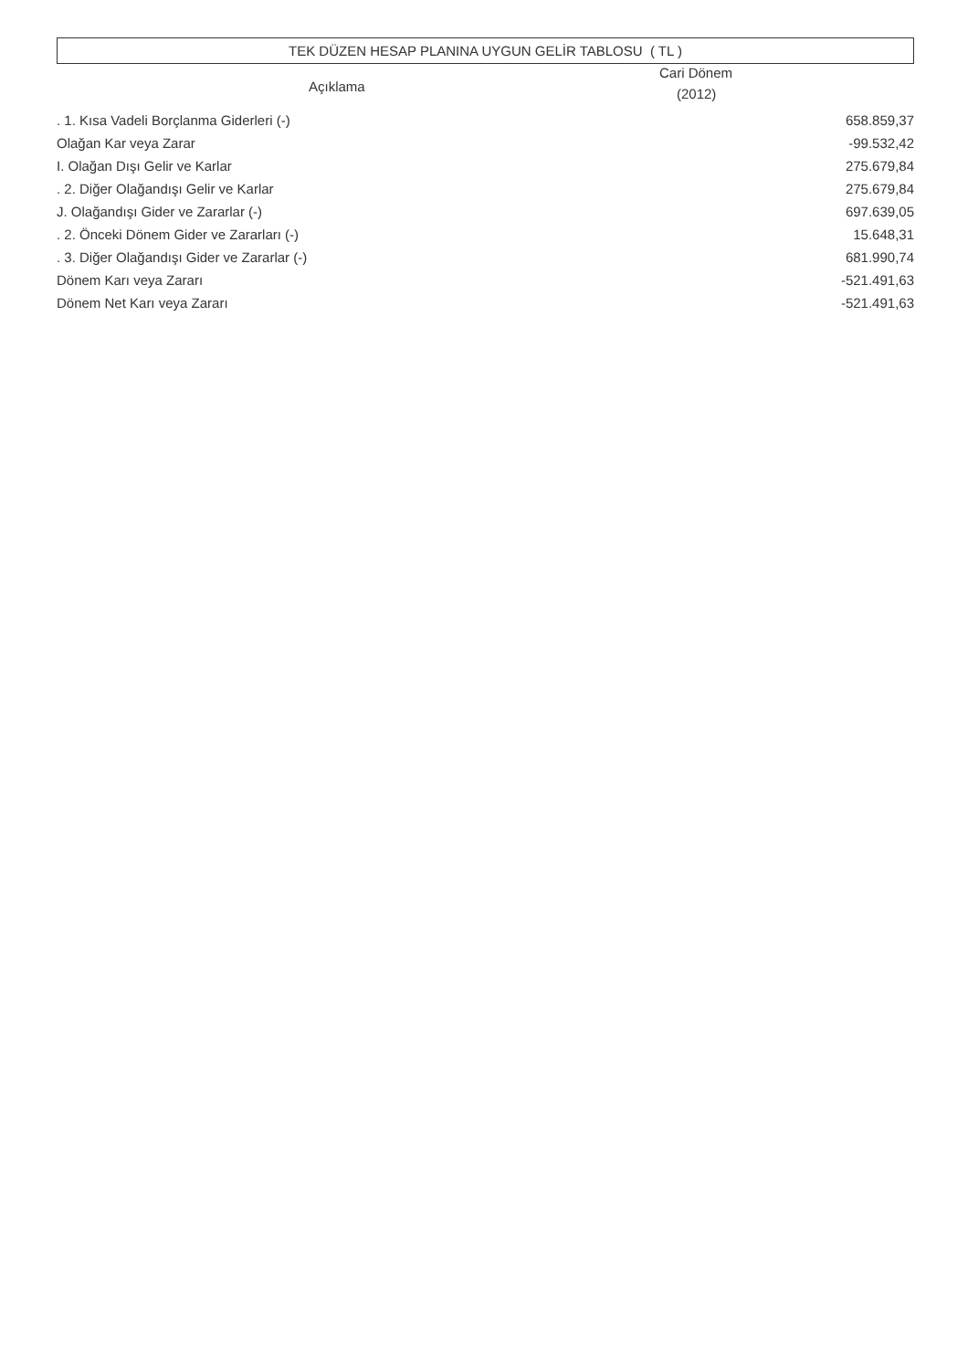TEK DÜZEN HESAP PLANINA UYGUN GELİR TABLOSU ( TL )
| Açıklama | Cari Dönem (2012) |
| --- | --- |
| . 1. Kısa Vadeli Borçlanma Giderleri (-) | 658.859,37 |
| Olağan Kar veya Zarar | -99.532,42 |
| I. Olağan Dışı Gelir ve Karlar | 275.679,84 |
| . 2. Diğer Olağandışı Gelir ve Karlar | 275.679,84 |
| J. Olağandışı Gider ve Zararlar (-) | 697.639,05 |
| . 2. Önceki Dönem Gider ve Zararları (-) | 15.648,31 |
| . 3. Diğer Olağandışı Gider ve Zararlar (-) | 681.990,74 |
| Dönem Karı veya Zararı | -521.491,63 |
| Dönem Net Karı veya Zararı | -521.491,63 |